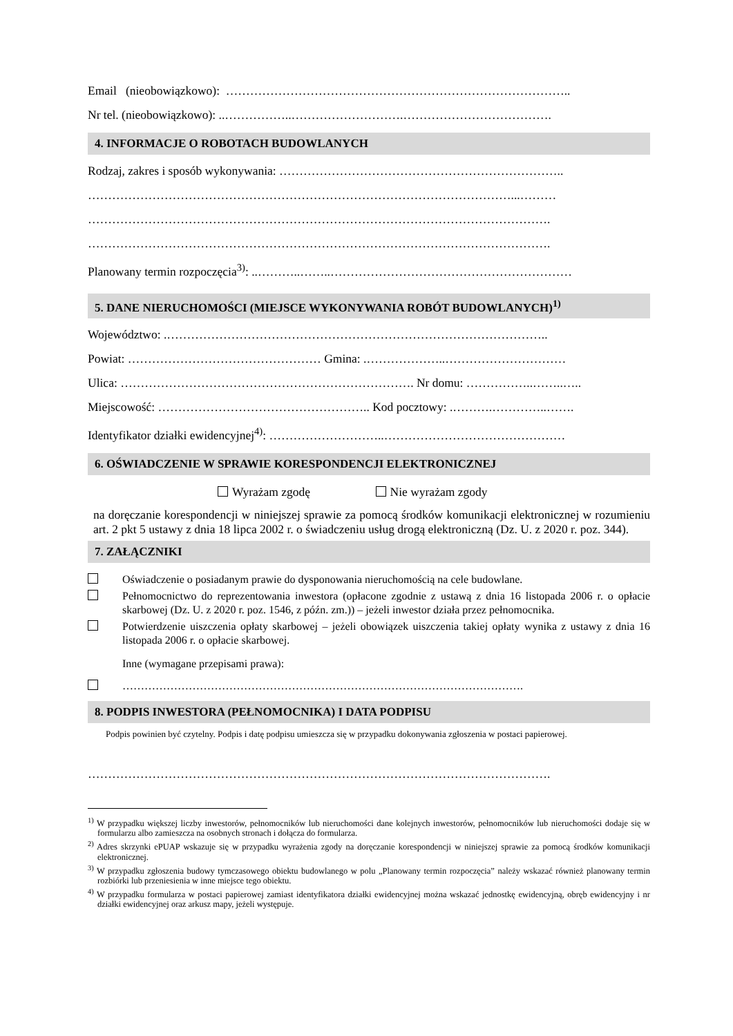Email (nieobowiązkowo): …………………………………………………………………………..
Nr tel. (nieobowiązkowo): ..……………..……………………….……………………………….
4. INFORMACJE O ROBOTACH BUDOWLANYCH
Rodzaj, zakres i sposób wykonywania: ……………………………………………………………..
……………………………………………………………………………………………...………
…………………………………………………………………………………………………….
…………………………………………………………………………………………………….
Planowany termin rozpoczęcia<sup>3)</sup>: ..………..……..……………………………………………………
5. DANE NIERUCHOMOŚCI (MIEJSCE WYKONYWANIA ROBÓT BUDOWLANYCH)<sup>1)</sup>
Województwo: .…………………………………………………………………………………..
Powiat: ………………………………………… Gmina: .………………..…………………………
Ulica: ………………………………………………………………. Nr domu: ……………..……..…..
Miejscowość: …………………………………………….. Kod pocztowy: .……….…………..…….
Identyfikator działki ewidencyjnej<sup>4)</sup>: ………………………..………………………………………
6. OŚWIADCZENIE W SPRAWIE KORESPONDENCJI ELEKTRONICZNEJ
Wyrażam zgodę Nie wyrażam zgody
na doręczanie korespondencji w niniejszej sprawie za pomocą środków komunikacji elektronicznej w rozumieniu art. 2 pkt 5 ustawy z dnia 18 lipca 2002 r. o świadczeniu usług drogą elektroniczną (Dz. U. z 2020 r. poz. 344).
7. ZAŁĄCZNIKI
Oświadczenie o posiadanym prawie do dysponowania nieruchomością na cele budowlane.
Pełnomocnictwo do reprezentowania inwestora (opłacone zgodnie z ustawą z dnia 16 listopada 2006 r. o opłacie skarbowej (Dz. U. z 2020 r. poz. 1546, z późn. zm.)) – jeżeli inwestor działa przez pełnomocnika.
Potwierdzenie uiszczenia opłaty skarbowej – jeżeli obowiązek uiszczenia takiej opłaty wynika z ustawy z dnia 16 listopada 2006 r. o opłacie skarbowej.
Inne (wymagane przepisami prawa):
……………………………………………………………………………………………….
8. PODPIS INWESTORA (PEŁNOMOCNIKA) I DATA PODPISU
Podpis powinien być czytelny. Podpis i datę podpisu umieszcza się w przypadku dokonywania zgłoszenia w postaci papierowej.
…………………………………………………………………………………………………….
<sup>1)</sup> W przypadku większej liczby inwestorów, pełnomocników lub nieruchomości dane kolejnych inwestorów, pełnomocników lub nieruchomości dodaje się w formularzu albo zamieszcza na osobnych stronach i dołącza do formularza.
<sup>2)</sup> Adres skrzynki ePUAP wskazuje się w przypadku wyrażenia zgody na doręczanie korespondencji w niniejszej sprawie za pomocą środków komunikacji elektronicznej.
<sup>3)</sup> W przypadku zgłoszenia budowy tymczasowego obiektu budowlanego w polu „Planowany termin rozpoczęcia” należy wskazać również planowany termin rozbiórki lub przeniesienia w inne miejsce tego obiektu.
<sup>4)</sup> W przypadku formularza w postaci papierowej zamiast identyfikatora działki ewidencyjnej można wskazać jednostkę ewidencyjną, obręb ewidencyjny i nr działki ewidencyjnej oraz arkusz mapy, jeżeli występuje.